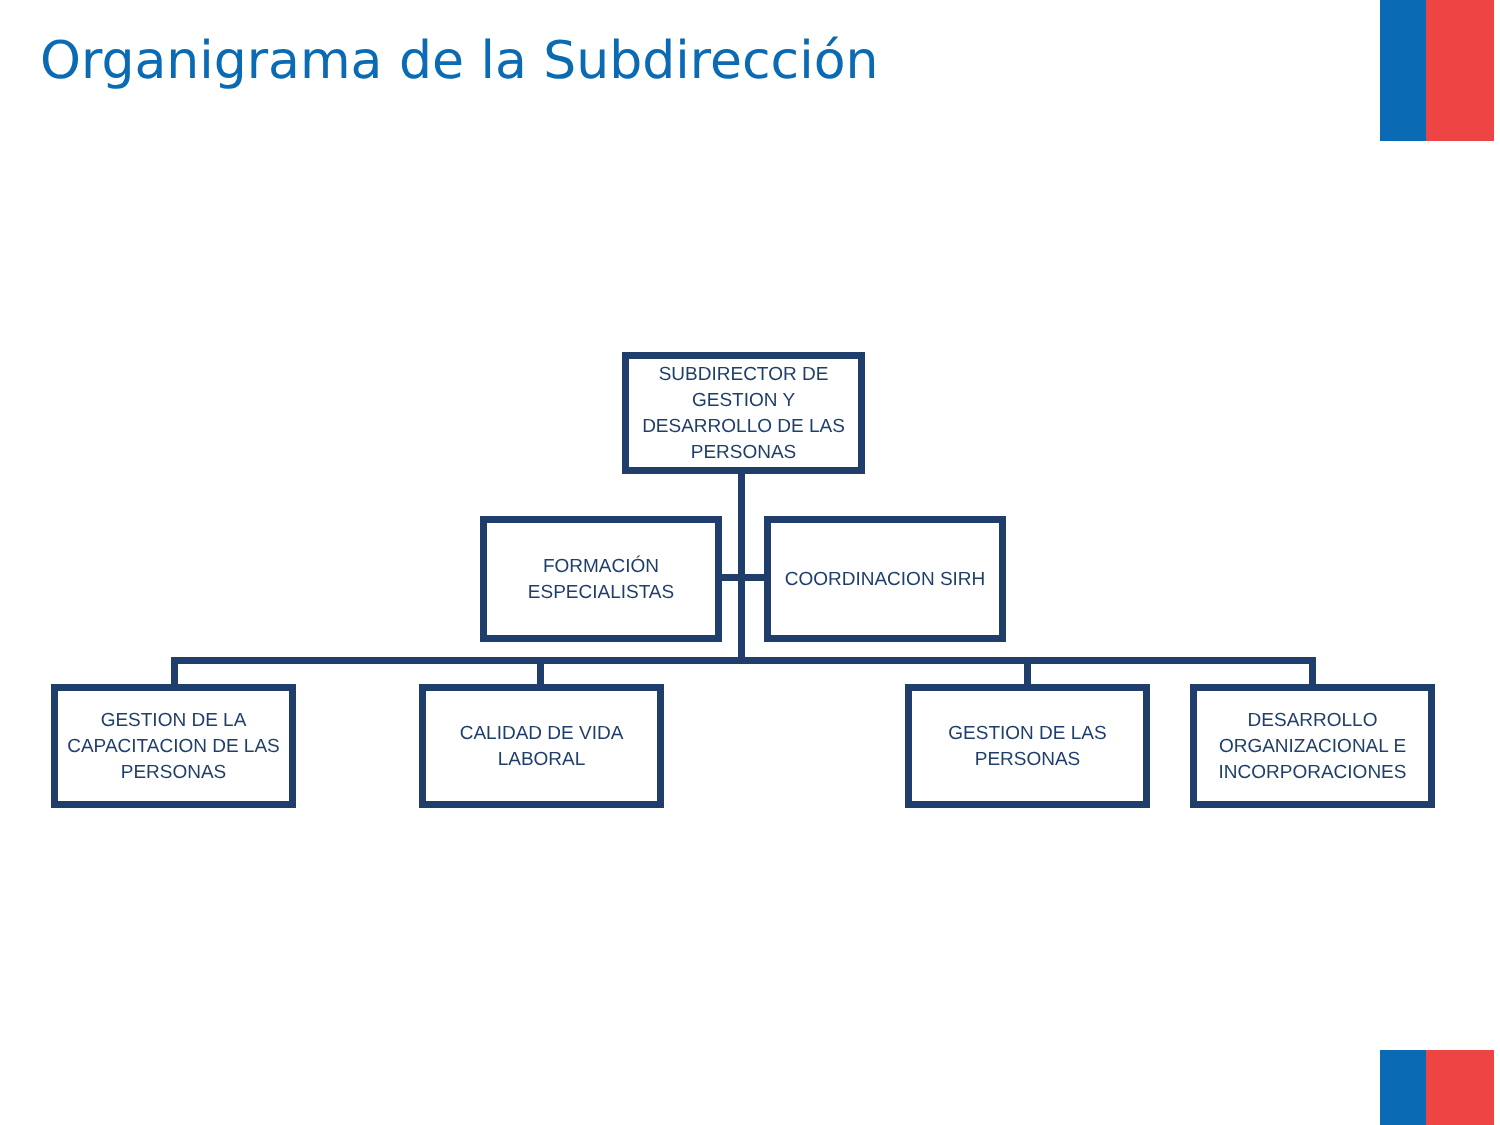Organigrama de la Subdirección
SUBDIRECTOR DE GESTION Y DESARROLLO DE LAS PERSONAS
FORMACIÓN ESPECIALISTAS
COORDINACION SIRH
GESTION DE LA CAPACITACION DE LAS PERSONAS
CALIDAD DE VIDA LABORAL
GESTION DE LAS PERSONAS
DESARROLLO ORGANIZACIONAL E INCORPORACIONES